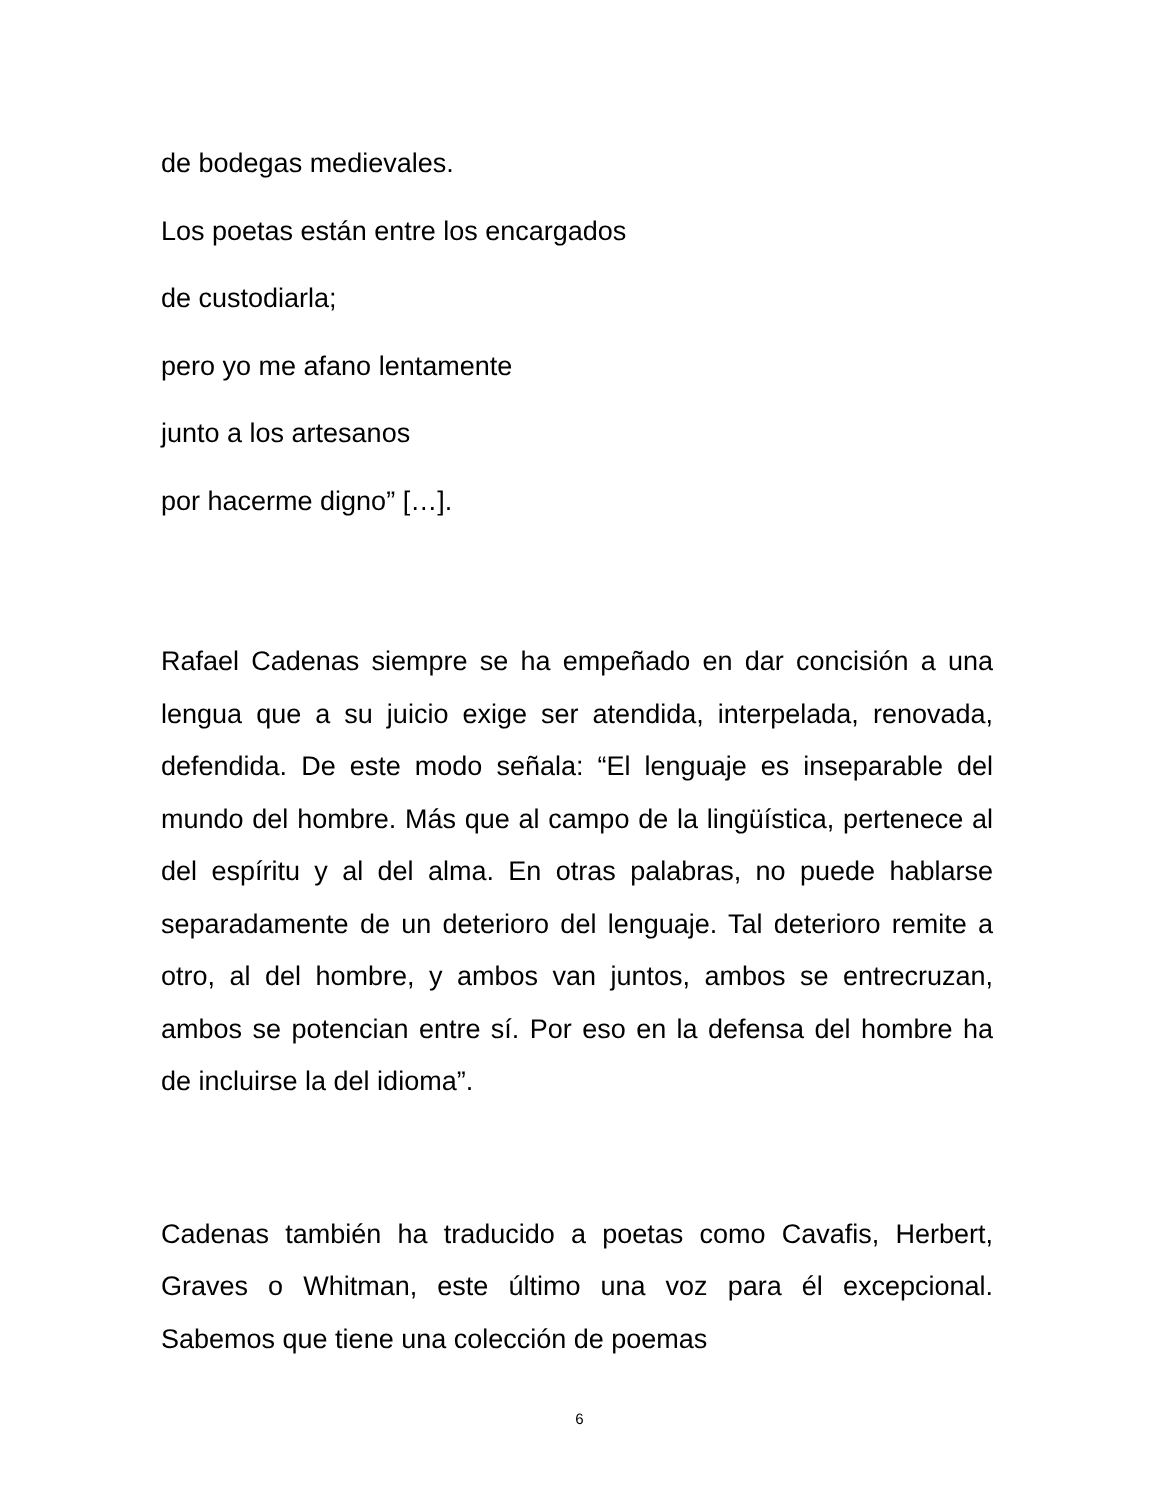de bodegas medievales.
Los poetas están entre los encargados
de custodiarla;
pero yo me afano lentamente
junto a los artesanos
por hacerme digno” […].
Rafael Cadenas siempre se ha empeñado en dar concisión a una lengua que a su juicio exige ser atendida, interpelada, renovada, defendida. De este modo señala: “El lenguaje es inseparable del mundo del hombre. Más que al campo de la lingüística, pertenece al del espíritu y al del alma. En otras palabras, no puede hablarse separadamente de un deterioro del lenguaje. Tal deterioro remite a otro, al del hombre, y ambos van juntos, ambos se entrecruzan, ambos se potencian entre sí. Por eso en la defensa del hombre ha de incluirse la del idioma”.
Cadenas también ha traducido a poetas como Cavafis, Herbert, Graves o Whitman, este último una voz para él excepcional. Sabemos que tiene una colección de poemas
6